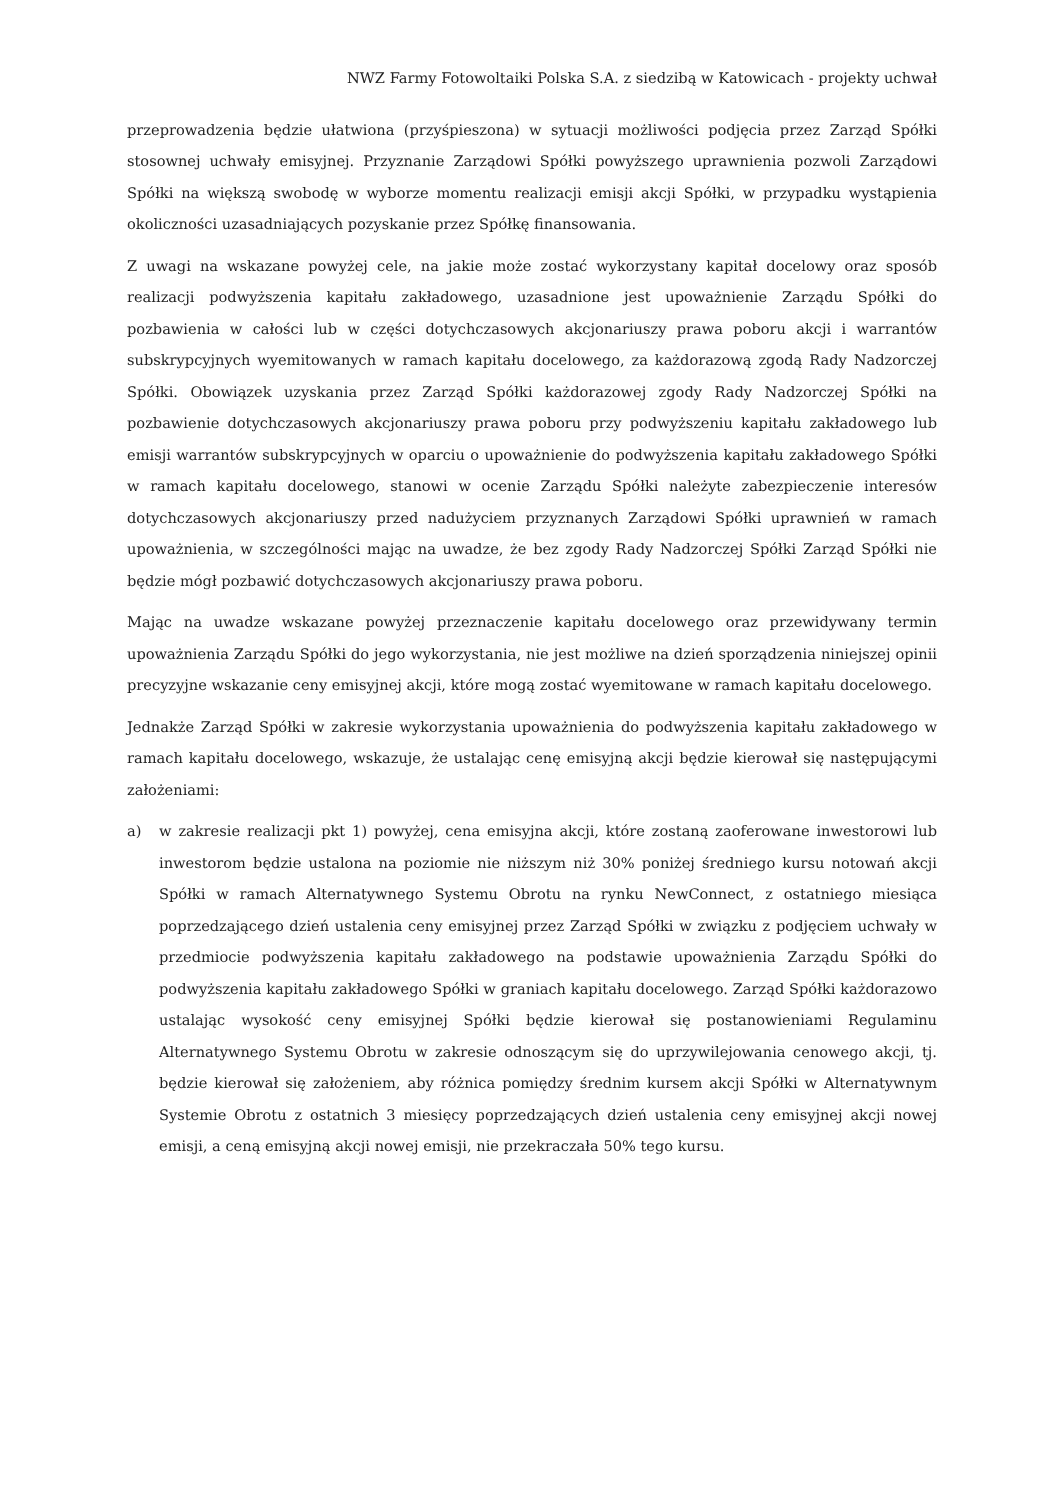NWZ Farmy Fotowoltaiki Polska S.A. z siedzibą w Katowicach - projekty uchwał
przeprowadzenia będzie ułatwiona (przyśpieszona) w sytuacji możliwości podjęcia przez Zarząd Spółki stosownej uchwały emisyjnej. Przyznanie Zarządowi Spółki powyższego uprawnienia pozwoli Zarządowi Spółki na większą swobodę w wyborze momentu realizacji emisji akcji Spółki, w przypadku wystąpienia okoliczności uzasadniających pozyskanie przez Spółkę finansowania.
Z uwagi na wskazane powyżej cele, na jakie może zostać wykorzystany kapitał docelowy oraz sposób realizacji podwyższenia kapitału zakładowego, uzasadnione jest upoważnienie Zarządu Spółki do pozbawienia w całości lub w części dotychczasowych akcjonariuszy prawa poboru akcji i warrantów subskrypcyjnych wyemitowanych w ramach kapitału docelowego, za każdorazową zgodą Rady Nadzorczej Spółki. Obowiązek uzyskania przez Zarząd Spółki każdorazowej zgody Rady Nadzorczej Spółki na pozbawienie dotychczasowych akcjonariuszy prawa poboru przy podwyższeniu kapitału zakładowego lub emisji warrantów subskrypcyjnych w oparciu o upoważnienie do podwyższenia kapitału zakładowego Spółki w ramach kapitału docelowego, stanowi w ocenie Zarządu Spółki należyte zabezpieczenie interesów dotychczasowych akcjonariuszy przed nadużyciem przyznanych Zarządowi Spółki uprawnień w ramach upoważnienia, w szczególności mając na uwadze, że bez zgody Rady Nadzorczej Spółki Zarząd Spółki nie będzie mógł pozbawić dotychczasowych akcjonariuszy prawa poboru.
Mając na uwadze wskazane powyżej przeznaczenie kapitału docelowego oraz przewidywany termin upoważnienia Zarządu Spółki do jego wykorzystania, nie jest możliwe na dzień sporządzenia niniejszej opinii precyzyjne wskazanie ceny emisyjnej akcji, które mogą zostać wyemitowane w ramach kapitału docelowego.
Jednakże Zarząd Spółki w zakresie wykorzystania upoważnienia do podwyższenia kapitału zakładowego w ramach kapitału docelowego, wskazuje, że ustalając cenę emisyjną akcji będzie kierował się następującymi założeniami:
a) w zakresie realizacji pkt 1) powyżej, cena emisyjna akcji, które zostaną zaoferowane inwestorowi lub inwestorom będzie ustalona na poziomie nie niższym niż 30% poniżej średniego kursu notowań akcji Spółki w ramach Alternatywnego Systemu Obrotu na rynku NewConnect, z ostatniego miesiąca poprzedzającego dzień ustalenia ceny emisyjnej przez Zarząd Spółki w związku z podjęciem uchwały w przedmiocie podwyższenia kapitału zakładowego na podstawie upoważnienia Zarządu Spółki do podwyższenia kapitału zakładowego Spółki w graniach kapitału docelowego. Zarząd Spółki każdorazowo ustalając wysokość ceny emisyjnej Spółki będzie kierował się postanowieniami Regulaminu Alternatywnego Systemu Obrotu w zakresie odnoszącym się do uprzywilejowania cenowego akcji, tj. będzie kierował się założeniem, aby różnica pomiędzy średnim kursem akcji Spółki w Alternatywnym Systemie Obrotu z ostatnich 3 miesięcy poprzedzających dzień ustalenia ceny emisyjnej akcji nowej emisji, a ceną emisyjną akcji nowej emisji, nie przekraczała 50% tego kursu.